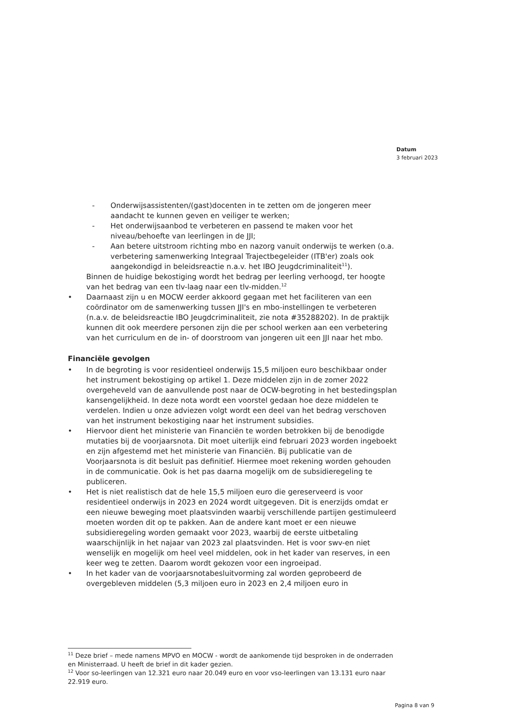Datum
3 februari 2023
- Onderwijsassistenten/(gast)docenten in te zetten om de jongeren meer aandacht te kunnen geven en veiliger te werken;
- Het onderwijsaanbod te verbeteren en passend te maken voor het niveau/behoefte van leerlingen in de JJI;
- Aan betere uitstroom richting mbo en nazorg vanuit onderwijs te werken (o.a. verbetering samenwerking Integraal Trajectbegeleider (ITB'er) zoals ook aangekondigd in beleidsreactie n.a.v. het IBO Jeugdcriminaliteit<sup>11</sup>).
Binnen de huidige bekostiging wordt het bedrag per leerling verhoogd, ter hoogte van het bedrag van een tlv-laag naar een tlv-midden.<sup>12</sup>
• Daarnaast zijn u en MOCW eerder akkoord gegaan met het faciliteren van een coördinator om de samenwerking tussen JJI's en mbo-instellingen te verbeteren (n.a.v. de beleidsreactie IBO Jeugdcriminaliteit, zie nota #35288202). In de praktijk kunnen dit ook meerdere personen zijn die per school werken aan een verbetering van het curriculum en de in- of doorstroom van jongeren uit een JJI naar het mbo.
Financiële gevolgen
• In de begroting is voor residentieel onderwijs 15,5 miljoen euro beschikbaar onder het instrument bekostiging op artikel 1. Deze middelen zijn in de zomer 2022 overgeheveld van de aanvullende post naar de OCW-begroting in het bestedingsplan kansengelijkheid. In deze nota wordt een voorstel gedaan hoe deze middelen te verdelen. Indien u onze adviezen volgt wordt een deel van het bedrag verschoven van het instrument bekostiging naar het instrument subsidies.
• Hiervoor dient het ministerie van Financiën te worden betrokken bij de benodigde mutaties bij de voorjaarsnota. Dit moet uiterlijk eind februari 2023 worden ingeboekt en zijn afgestemd met het ministerie van Financiën. Bij publicatie van de Voorjaarsnota is dit besluit pas definitief. Hiermee moet rekening worden gehouden in de communicatie. Ook is het pas daarna mogelijk om de subsidieregeling te publiceren.
• Het is niet realistisch dat de hele 15,5 miljoen euro die gereserveerd is voor residentieel onderwijs in 2023 en 2024 wordt uitgegeven. Dit is enerzijds omdat er een nieuwe beweging moet plaatsvinden waarbij verschillende partijen gestimuleerd moeten worden dit op te pakken. Aan de andere kant moet er een nieuwe subsidieregeling worden gemaakt voor 2023, waarbij de eerste uitbetaling waarschijnlijk in het najaar van 2023 zal plaatsvinden. Het is voor swv-en niet wenselijk en mogelijk om heel veel middelen, ook in het kader van reserves, in een keer weg te zetten. Daarom wordt gekozen voor een ingroeipad.
• In het kader van de voorjaarsnotabesluitvorming zal worden geprobeerd de overgebleven middelen (5,3 miljoen euro in 2023 en 2,4 miljoen euro in
<sup>11</sup> Deze brief – mede namens MPVO en MOCW - wordt de aankomende tijd besproken in de onderraden en Ministerraad. U heeft de brief in dit kader gezien.
<sup>12</sup> Voor so-leerlingen van 12.321 euro naar 20.049 euro en voor vso-leerlingen van 13.131 euro naar 22.919 euro.
Pagina 8 van 9